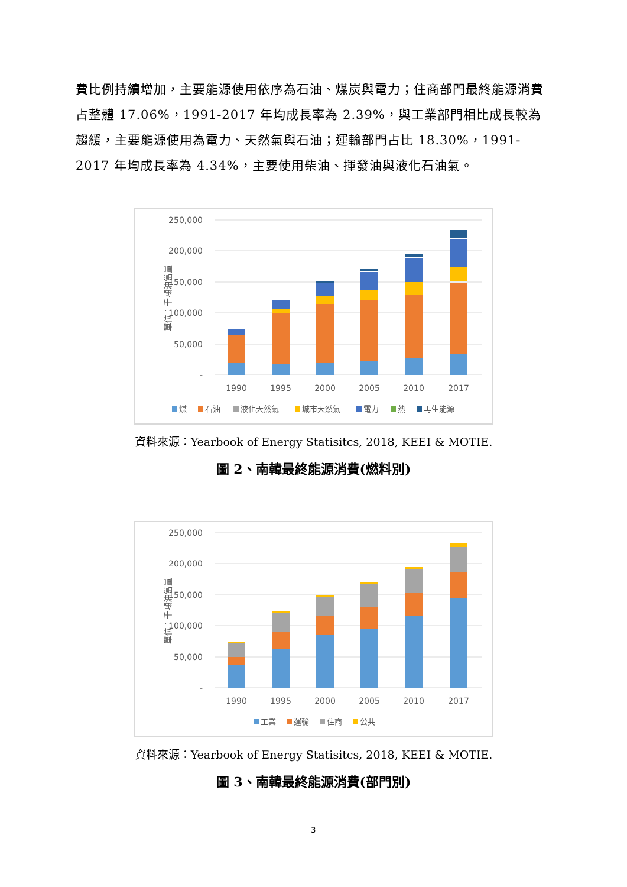費比例持續增加，主要能源使用依序為石油、煤炭與電力；住商部門最終能源消費占整體 17.06%，1991-2017 年均成長率為 2.39%，與工業部門相比成長較為趨緩，主要能源使用為電力、天然氣與石油；運輸部門占比 18.30%，1991-2017 年均成長率為 4.34%，主要使用柴油、揮發油與液化石油氣。
250,000
200,000
150,000
100,000
50,000
-
單位：千噸油當量
1990
1995
2000
2005
2010
2017
煤
石油
液化天然氣
城市天然氣
電力
熱
再生能源
資料來源：Yearbook of Energy Statisitcs, 2018, KEEI & MOTIE.
圖 2、南韓最終能源消費(燃料別)
250,000
200,000
150,000
100,000
50,000
-
單位：千噸油當量
1990
1995
2000
2005
2010
2017
工業
運輸
住商
公共
資料來源：Yearbook of Energy Statisitcs, 2018, KEEI & MOTIE.
圖 3、南韓最終能源消費(部門別)
3